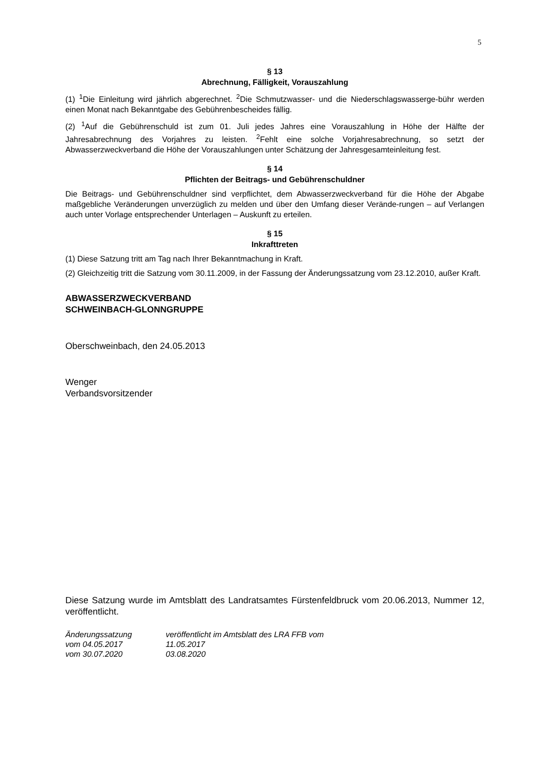5
§ 13
Abrechnung, Fälligkeit, Vorauszahlung
(1) <sup>1</sup>Die Einleitung wird jährlich abgerechnet. <sup>2</sup>Die Schmutzwasser- und die Niederschlagswasserge-bühr werden einen Monat nach Bekanntgabe des Gebührenbescheides fällig.
(2) <sup>1</sup>Auf die Gebührenschuld ist zum 01. Juli jedes Jahres eine Vorauszahlung in Höhe der Hälfte der Jahresabrechnung des Vorjahres zu leisten. <sup>2</sup>Fehlt eine solche Vorjahresabrechnung, so setzt der Abwasserzweckverband die Höhe der Vorauszahlungen unter Schätzung der Jahresgesamteinleitung fest.
§ 14
Pflichten der Beitrags- und Gebührenschuldner
Die Beitrags- und Gebührenschuldner sind verpflichtet, dem Abwasserzweckverband für die Höhe der Abgabe maßgebliche Veränderungen unverzüglich zu melden und über den Umfang dieser Verände-rungen – auf Verlangen auch unter Vorlage entsprechender Unterlagen – Auskunft zu erteilen.
§ 15
Inkrafttreten
(1) Diese Satzung tritt am Tag nach Ihrer Bekanntmachung in Kraft.
(2) Gleichzeitig tritt die Satzung vom 30.11.2009, in der Fassung der Änderungssatzung vom 23.12.2010, außer Kraft.
ABWASSERZWECKVERBAND
SCHWEINBACH-GLONNGRUPPE
Oberschweinbach, den 24.05.2013
Wenger
Verbandsvorsitzender
Diese Satzung wurde im Amtsblatt des Landratsamtes Fürstenfeldbruck vom 20.06.2013, Nummer 12, veröffentlicht.
| Änderungssatzung | veröffentlicht im Amtsblatt des LRA FFB vom |
| vom 04.05.2017 | 11.05.2017 |
| vom 30.07.2020 | 03.08.2020 |